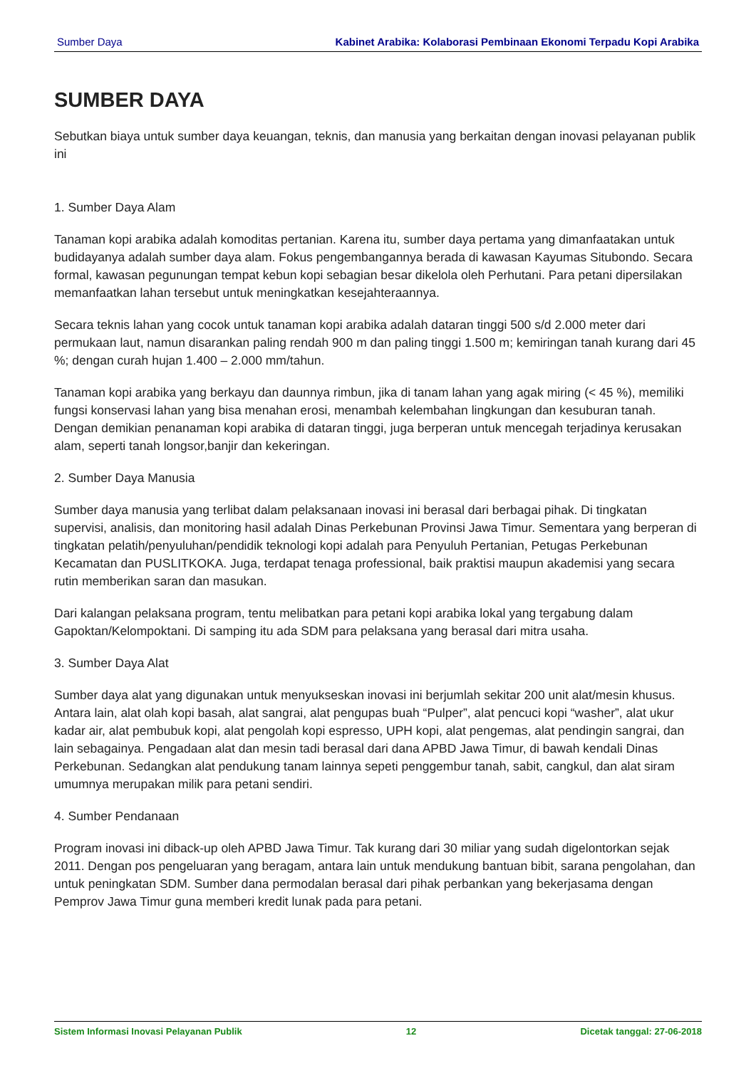Sumber Daya Kabinet Arabika: Kolaborasi Pembinaan Ekonomi Terpadu Kopi Arabika
SUMBER DAYA
Sebutkan biaya untuk sumber daya keuangan, teknis, dan manusia yang berkaitan dengan inovasi pelayanan publik ini
1. Sumber Daya Alam
Tanaman kopi arabika adalah komoditas pertanian. Karena itu, sumber daya pertama yang dimanfaatakan untuk budidayanya adalah sumber daya alam. Fokus pengembangannya berada di kawasan Kayumas Situbondo. Secara formal, kawasan pegunungan tempat kebun kopi sebagian besar dikelola oleh Perhutani. Para petani dipersilakan memanfaatkan lahan tersebut untuk meningkatkan kesejahteraannya.
Secara teknis lahan yang cocok untuk tanaman kopi arabika adalah dataran tinggi 500 s/d 2.000 meter dari permukaan laut, namun disarankan paling rendah 900 m dan paling tinggi 1.500 m; kemiringan tanah kurang dari 45 %; dengan curah hujan 1.400 – 2.000 mm/tahun.
Tanaman kopi arabika yang berkayu dan daunnya rimbun, jika di tanam lahan yang agak miring (< 45 %), memiliki fungsi konservasi lahan yang bisa menahan erosi, menambah kelembahan lingkungan dan kesuburan tanah. Dengan demikian penanaman kopi arabika di dataran tinggi, juga berperan untuk mencegah terjadinya kerusakan alam, seperti tanah longsor,banjir dan kekeringan.
2. Sumber Daya Manusia
Sumber daya manusia yang terlibat dalam pelaksanaan inovasi ini berasal dari berbagai pihak. Di tingkatan supervisi, analisis, dan monitoring hasil adalah Dinas Perkebunan Provinsi Jawa Timur. Sementara yang berperan di tingkatan pelatih/penyuluhan/pendidik teknologi kopi adalah para Penyuluh Pertanian, Petugas Perkebunan Kecamatan dan PUSLITKOKA. Juga, terdapat tenaga professional, baik praktisi maupun akademisi yang secara rutin memberikan saran dan masukan.
Dari kalangan pelaksana program, tentu melibatkan para petani kopi arabika lokal yang tergabung dalam Gapoktan/Kelompoktani. Di samping itu ada SDM para pelaksana yang berasal dari mitra usaha.
3. Sumber Daya Alat
Sumber daya alat yang digunakan untuk menyukseskan inovasi ini berjumlah sekitar 200 unit alat/mesin khusus. Antara lain, alat olah kopi basah, alat sangrai, alat pengupas buah “Pulper”, alat pencuci kopi “washer”, alat ukur kadar air, alat pembubuk kopi, alat pengolah kopi espresso, UPH kopi, alat pengemas, alat pendingin sangrai, dan lain sebagainya. Pengadaan alat dan mesin tadi berasal dari dana APBD Jawa Timur, di bawah kendali Dinas Perkebunan. Sedangkan alat pendukung tanam lainnya sepeti penggembur tanah, sabit, cangkul, dan alat siram umumnya merupakan milik para petani sendiri.
4. Sumber Pendanaan
Program inovasi ini diback-up oleh APBD Jawa Timur. Tak kurang dari 30 miliar yang sudah digelontorkan sejak 2011. Dengan pos pengeluaran yang beragam, antara lain untuk mendukung bantuan bibit, sarana pengolahan, dan untuk peningkatan SDM. Sumber dana permodalan berasal dari pihak perbankan yang bekerjasama dengan Pemprov Jawa Timur guna memberi kredit lunak pada para petani.
Sistem Informasi Inovasi Pelayanan Publik 12 Dicetak tanggal: 27-06-2018